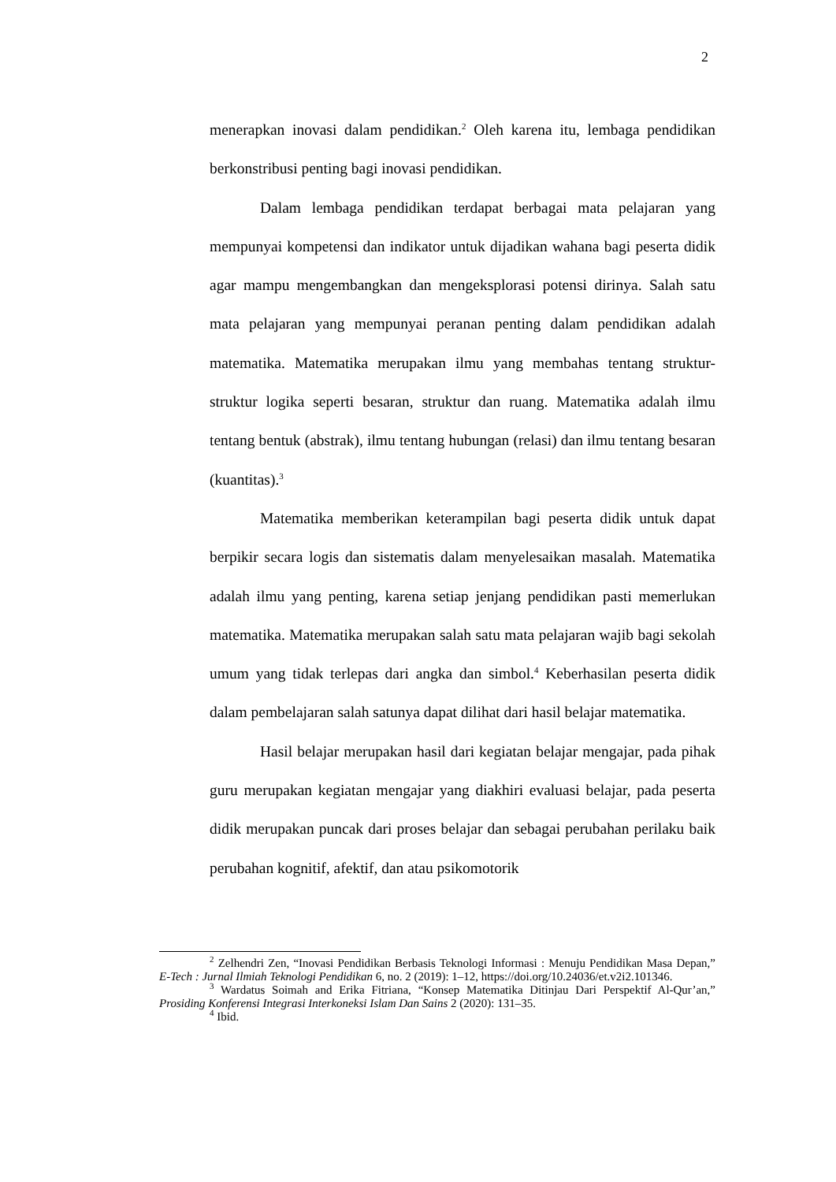2
menerapkan inovasi dalam pendidikan.<sup>2</sup> Oleh karena itu, lembaga pendidikan berkonstribusi penting bagi inovasi pendidikan.
Dalam lembaga pendidikan terdapat berbagai mata pelajaran yang mempunyai kompetensi dan indikator untuk dijadikan wahana bagi peserta didik agar mampu mengembangkan dan mengeksplorasi potensi dirinya. Salah satu mata pelajaran yang mempunyai peranan penting dalam pendidikan adalah matematika. Matematika merupakan ilmu yang membahas tentang struktur-struktur logika seperti besaran, struktur dan ruang. Matematika adalah ilmu tentang bentuk (abstrak), ilmu tentang hubungan (relasi) dan ilmu tentang besaran (kuantitas).<sup>3</sup>
Matematika memberikan keterampilan bagi peserta didik untuk dapat berpikir secara logis dan sistematis dalam menyelesaikan masalah. Matematika adalah ilmu yang penting, karena setiap jenjang pendidikan pasti memerlukan matematika. Matematika merupakan salah satu mata pelajaran wajib bagi sekolah umum yang tidak terlepas dari angka dan simbol.<sup>4</sup> Keberhasilan peserta didik dalam pembelajaran salah satunya dapat dilihat dari hasil belajar matematika.
Hasil belajar merupakan hasil dari kegiatan belajar mengajar, pada pihak guru merupakan kegiatan mengajar yang diakhiri evaluasi belajar, pada peserta didik merupakan puncak dari proses belajar dan sebagai perubahan perilaku baik perubahan kognitif, afektif, dan atau psikomotorik
<sup>2</sup> Zelhendri Zen, “Inovasi Pendidikan Berbasis Teknologi Informasi : Menuju Pendidikan Masa Depan,” E-Tech : Jurnal Ilmiah Teknologi Pendidikan 6, no. 2 (2019): 1–12, https://doi.org/10.24036/et.v2i2.101346.
<sup>3</sup> Wardatus Soimah and Erika Fitriana, “Konsep Matematika Ditinjau Dari Perspektif Al-Qur’an,” Prosiding Konferensi Integrasi Interkoneksi Islam Dan Sains 2 (2020): 131–35.
<sup>4</sup> Ibid.